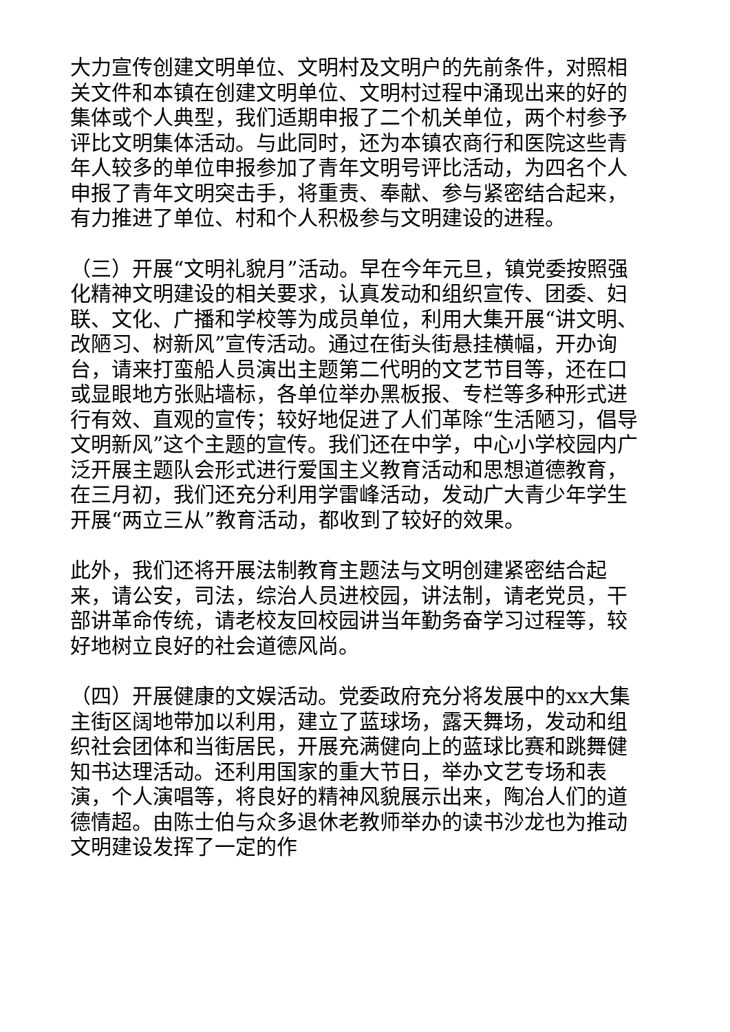大力宣传创建文明单位、文明村及文明户的先前条件，对照相关文件和本镇在创建文明单位、文明村过程中涌现出来的好的集体或个人典型，我们适期申报了二个机关单位，两个村参予评比文明集体活动。与此同时，还为本镇农商行和医院这些青年人较多的单位申报参加了青年文明号评比活动，为四名个人申报了青年文明突击手，将重责、奉献、参与紧密结合起来，有力推进了单位、村和个人积极参与文明建设的进程。
（三）开展“文明礼貌月”活动。早在今年元旦，镇党委按照强化精神文明建设的相关要求，认真发动和组织宣传、团委、妇联、文化、广播和学校等为成员单位，利用大集开展“讲文明、改陋习、树新风”宣传活动。通过在街头街悬挂横幅，开办询台，请来打蛮船人员演出主题第二代明的文艺节目等，还在口或显眼地方张贴墙标，各单位举办黑板报、专栏等多种形式进行有效、直观的宣传；较好地促进了人们革除“生活陋习，倡导文明新风”这个主题的宣传。我们还在中学，中心小学校园内广泛开展主题队会形式进行爱国主义教育活动和思想道德教育，在三月初，我们还充分利用学雷峰活动，发动广大青少年学生开展“两立三从”教育活动，都收到了较好的效果。
此外，我们还将开展法制教育主题法与文明创建紧密结合起来，请公安，司法，综治人员进校园，讲法制，请老党员，干部讲革命传统，请老校友回校园讲当年勤务奋学习过程等，较好地树立良好的社会道德风尚。
（四）开展健康的文娱活动。党委政府充分将发展中的xx大集主街区阔地带加以利用，建立了蓝球场，露天舞场，发动和组织社会团体和当街居民，开展充满健向上的蓝球比赛和跳舞健知书达理活动。还利用国家的重大节日，举办文艺专场和表演，个人演唱等，将良好的精神风貌展示出来，陶冶人们的道德情超。由陈士伯与众多退休老教师举办的读书沙龙也为推动文明建设发挥了一定的作